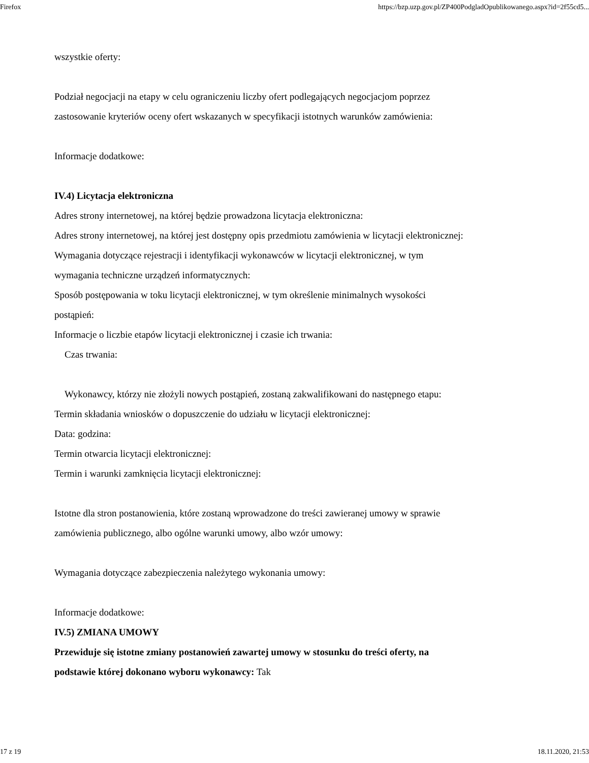Firefox https://bzp.uzp.gov.pl/ZP400PodgladOpublikowanego.aspx?id=2f55cd5...
wszystkie oferty:
Podział negocjacji na etapy w celu ograniczeniu liczby ofert podlegających negocjacjom poprzez
zastosowanie kryteriów oceny ofert wskazanych w specyfikacji istotnych warunków zamówienia:
Informacje dodatkowe:
IV.4) Licytacja elektroniczna
Adres strony internetowej, na której będzie prowadzona licytacja elektroniczna:
Adres strony internetowej, na której jest dostępny opis przedmiotu zamówienia w licytacji elektronicznej:
Wymagania dotyczące rejestracji i identyfikacji wykonawców w licytacji elektronicznej, w tym
wymagania techniczne urządzeń informatycznych:
Sposób postępowania w toku licytacji elektronicznej, w tym określenie minimalnych wysokości
postąpień:
Informacje o liczbie etapów licytacji elektronicznej i czasie ich trwania:
Czas trwania:
Wykonawcy, którzy nie złożyli nowych postąpień, zostaną zakwalifikowani do następnego etapu:
Termin składania wniosków o dopuszczenie do udziału w licytacji elektronicznej:
Data: godzina:
Termin otwarcia licytacji elektronicznej:
Termin i warunki zamknięcia licytacji elektronicznej:
Istotne dla stron postanowienia, które zostaną wprowadzone do treści zawieranej umowy w sprawie
zamówienia publicznego, albo ogólne warunki umowy, albo wzór umowy:
Wymagania dotyczące zabezpieczenia należytego wykonania umowy:
Informacje dodatkowe:
IV.5) ZMIANA UMOWY
Przewiduje się istotne zmiany postanowień zawartej umowy w stosunku do treści oferty, na
podstawie której dokonano wyboru wykonawcy: Tak
17 z 19 18.11.2020, 21:53